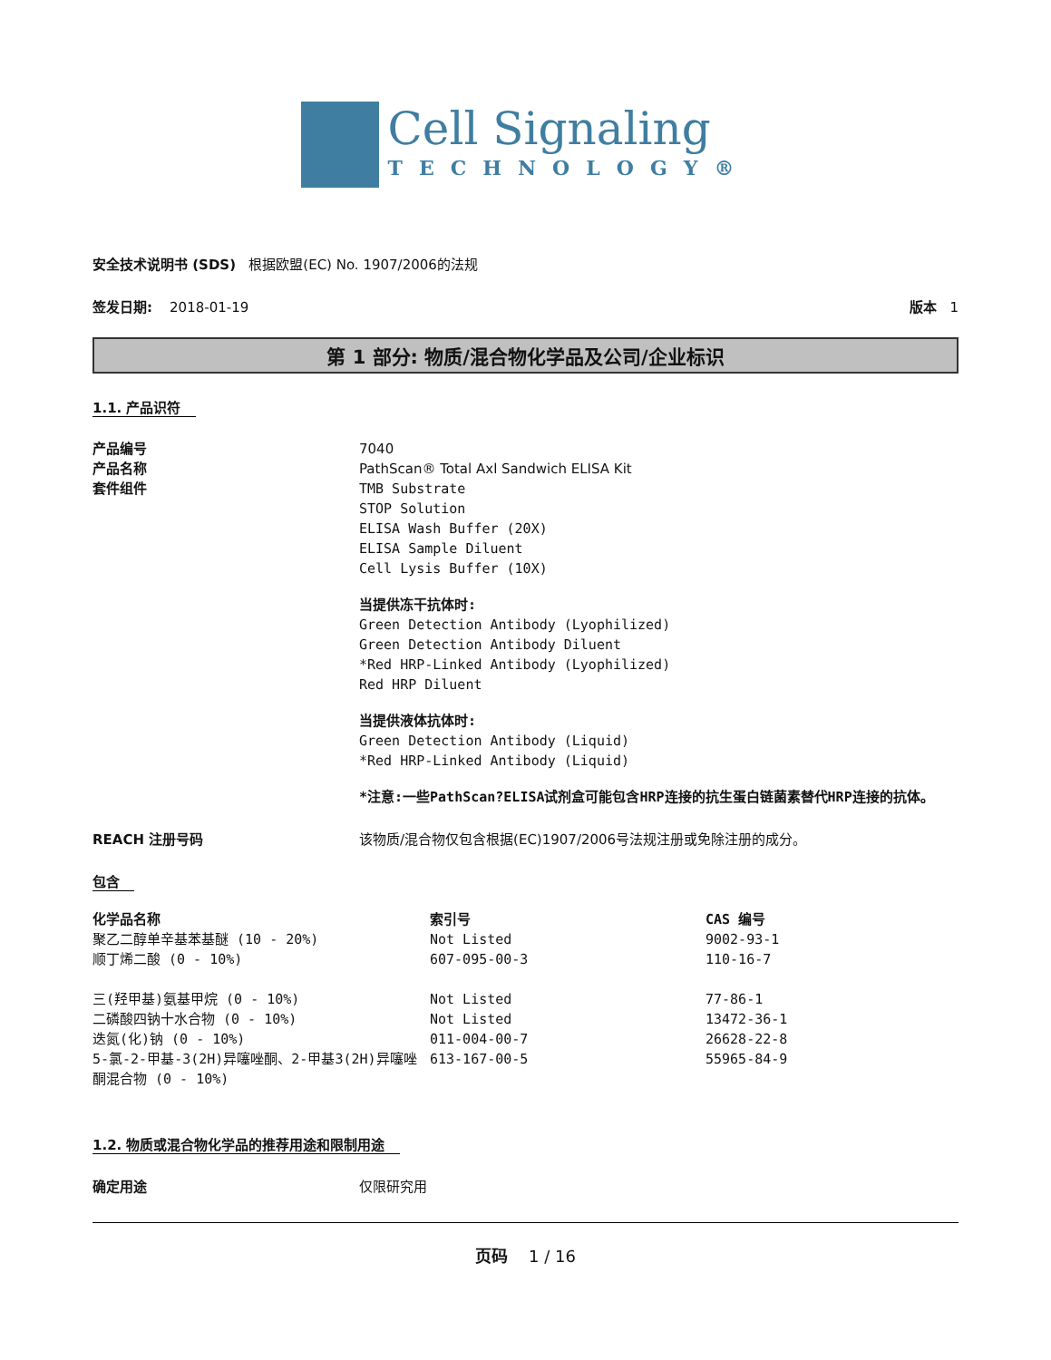Cell Signaling
TECHNOLOGY®
安全技术说明书 (SDS) 根据欧盟(EC) No. 1907/2006的法规
签发日期: 2018-01-19 版本 1
第 1 部分: 物质/混合物化学品及公司/企业标识
1.1. 产品识符
产品编号
产品名称
套件组件
7040
PathScan® Total Axl Sandwich ELISA Kit
TMB Substrate
STOP Solution
ELISA Wash Buffer (20X)
ELISA Sample Diluent
Cell Lysis Buffer (10X)
当提供冻干抗体时:
Green Detection Antibody (Lyophilized)
Green Detection Antibody Diluent
*Red HRP-Linked Antibody (Lyophilized)
Red HRP Diluent
当提供液体抗体时:
Green Detection Antibody (Liquid)
*Red HRP-Linked Antibody (Liquid)
*注意:一些PathScan?ELISA试剂盒可能包含HRP连接的抗生蛋白链菌素替代HRP连接的抗体。
REACH 注册号码 该物质/混合物仅包含根据(EC)1907/2006号法规注册或免除注册的成分。
包含
| 化学品名称 | 索引号 | CAS 编号 |
| --- | --- | --- |
| 聚乙二醇单辛基苯基醚 (10 - 20%) | Not Listed | 9002-93-1 |
| 顺丁烯二酸 (0 - 10%) | 607-095-00-3 | 110-16-7 |
| 三(羟甲基)氨基甲烷 (0 - 10%) | Not Listed | 77-86-1 |
| 二磷酸四钠十水合物 (0 - 10%) | Not Listed | 13472-36-1 |
| 迭氮(化)钠 (0 - 10%) | 011-004-00-7 | 26628-22-8 |
| 5-氯-2-甲基-3(2H)异噻唑酮、2-甲基3(2H)异噻唑酮混合物 (0 - 10%) | 613-167-00-5 | 55965-84-9 |
1.2. 物质或混合物化学品的推荐用途和限制用途
确定用途 仅限研究用
页码 1 / 16